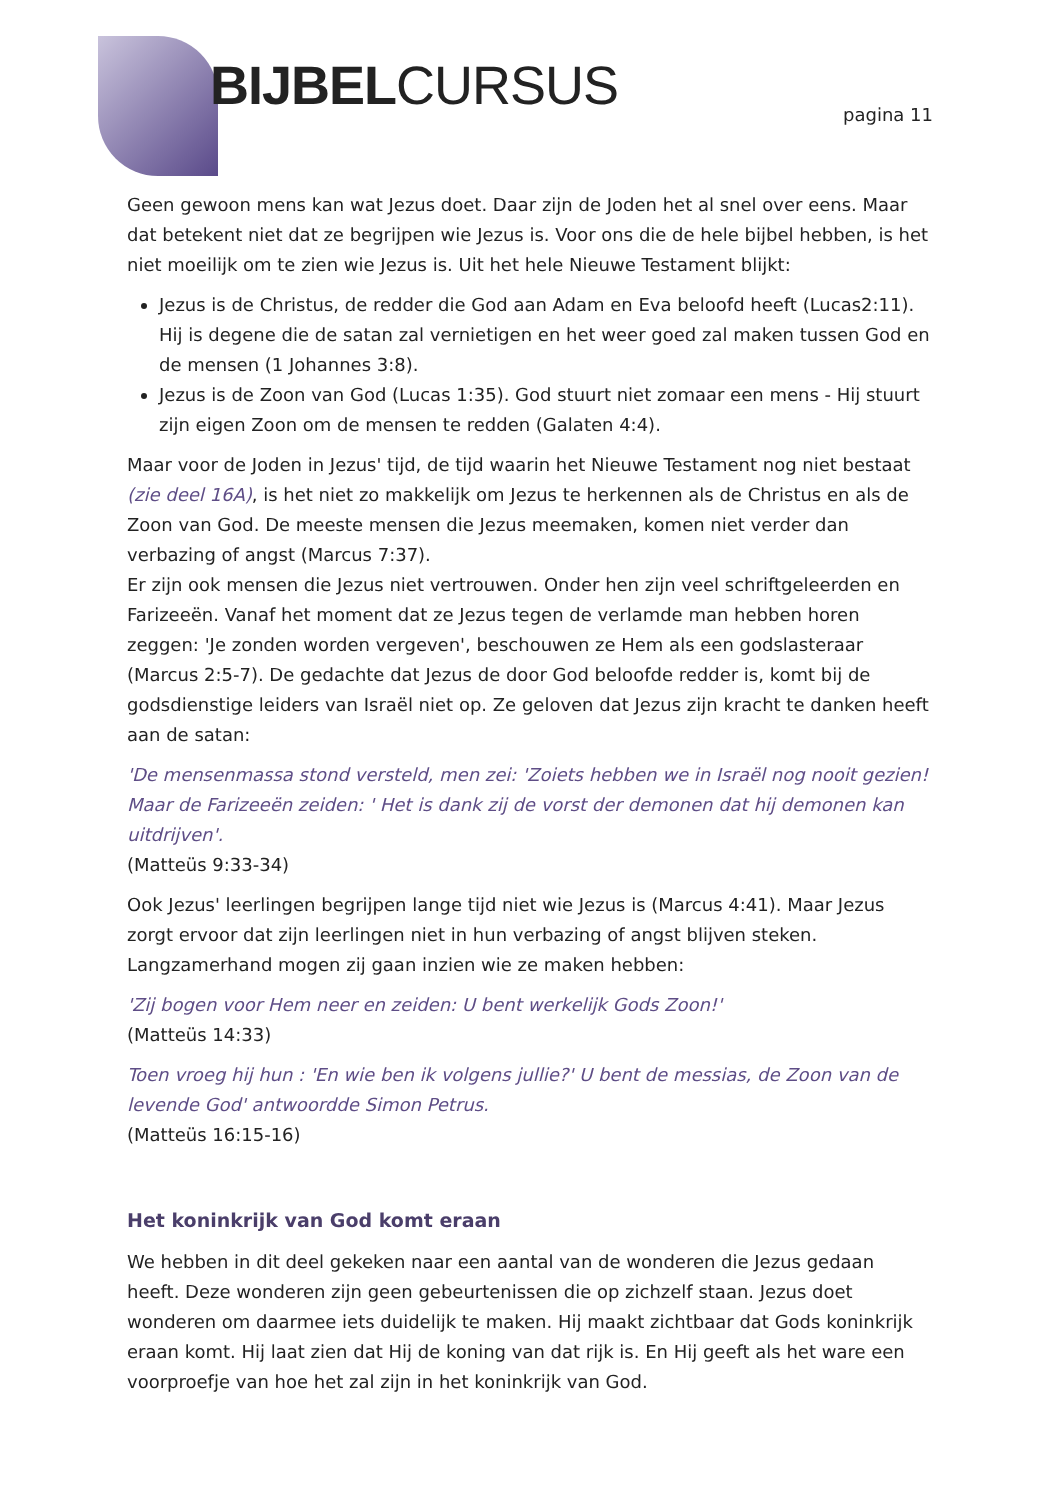BIJBELCURSUS pagina 11
Geen gewoon mens kan wat Jezus doet. Daar zijn de Joden het al snel over eens. Maar dat betekent niet dat ze begrijpen wie Jezus is. Voor ons die de hele bijbel hebben, is het niet moeilijk om te zien wie Jezus is. Uit het hele Nieuwe Testament blijkt:
Jezus is de Christus, de redder die God aan Adam en Eva beloofd heeft (Lucas2:11). Hij is degene die de satan zal vernietigen en het weer goed zal maken tussen God en de mensen (1 Johannes 3:8).
Jezus is de Zoon van God (Lucas 1:35). God stuurt niet zomaar een mens - Hij stuurt zijn eigen Zoon om de mensen te redden (Galaten 4:4).
Maar voor de Joden in Jezus' tijd, de tijd waarin het Nieuwe Testament nog niet bestaat (zie deel 16A), is het niet zo makkelijk om Jezus te herkennen als de Christus en als de Zoon van God. De meeste mensen die Jezus meemaken, komen niet verder dan verbazing of angst (Marcus 7:37).
Er zijn ook mensen die Jezus niet vertrouwen. Onder hen zijn veel schriftgeleerden en Farizeeën. Vanaf het moment dat ze Jezus tegen de verlamde man hebben horen zeggen: 'Je zonden worden vergeven', beschouwen ze Hem als een godslasteraar (Marcus 2:5-7). De gedachte dat Jezus de door God beloofde redder is, komt bij de godsdienstige leiders van Israël niet op. Ze geloven dat Jezus zijn kracht te danken heeft aan de satan:
'De mensenmassa stond versteld, men zei: 'Zoiets hebben we in Israël nog nooit gezien! Maar de Farizeeën zeiden: ' Het is dank zij de vorst der demonen dat hij demonen kan uitdrijven'.
(Matteüs 9:33-34)
Ook Jezus' leerlingen begrijpen lange tijd niet wie Jezus is (Marcus 4:41). Maar Jezus zorgt ervoor dat zijn leerlingen niet in hun verbazing of angst blijven steken. Langzamerhand mogen zij gaan inzien wie ze maken hebben:
'Zij bogen voor Hem neer en zeiden: U bent werkelijk Gods Zoon!'
(Matteüs 14:33)
Toen vroeg hij hun : 'En wie ben ik volgens jullie?' U bent de messias, de Zoon van de levende God' antwoordde Simon Petrus.
(Matteüs 16:15-16)
Het koninkrijk van God komt eraan
We hebben in dit deel gekeken naar een aantal van de wonderen die Jezus gedaan heeft. Deze wonderen zijn geen gebeurtenissen die op zichzelf staan. Jezus doet wonderen om daarmee iets duidelijk te maken. Hij maakt zichtbaar dat Gods koninkrijk eraan komt. Hij laat zien dat Hij de koning van dat rijk is. En Hij geeft als het ware een voorproefje van hoe het zal zijn in het koninkrijk van God.